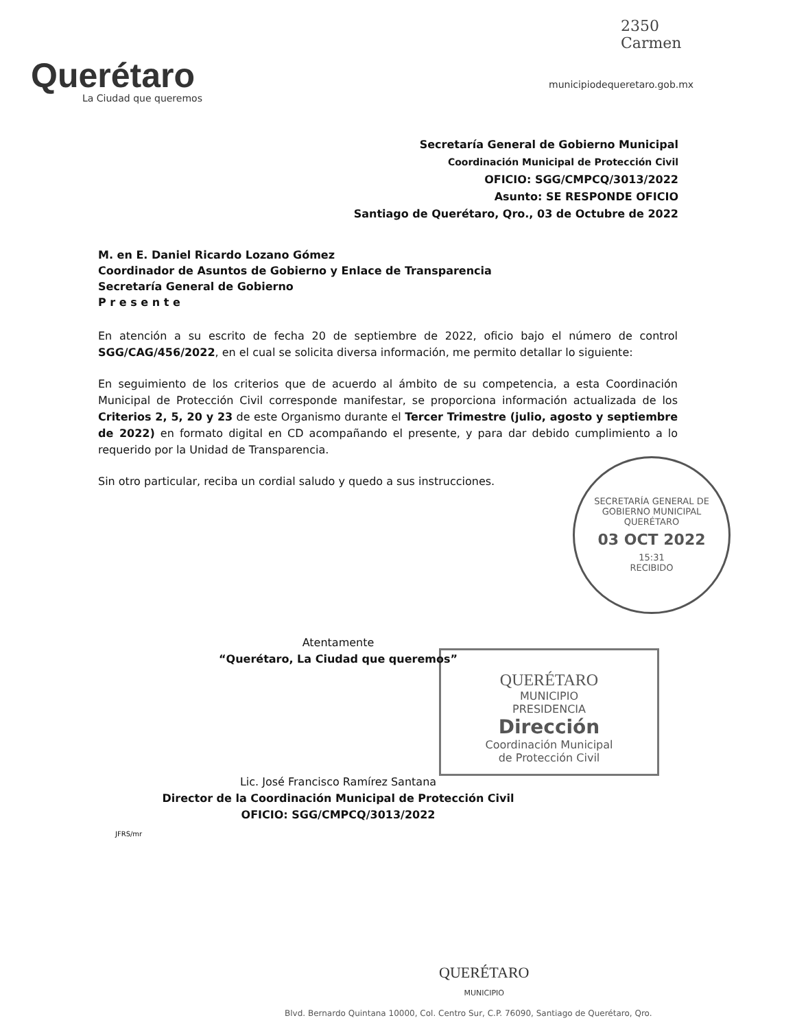2350
Carmen
Querétaro
La Ciudad que queremos
municipiodequeretaro.gob.mx
Secretaría General de Gobierno Municipal
Coordinación Municipal de Protección Civil
OFICIO: SGG/CMPCQ/3013/2022
Asunto: SE RESPONDE OFICIO
Santiago de Querétaro, Qro., 03 de Octubre de 2022
M. en E. Daniel Ricardo Lozano Gómez
Coordinador de Asuntos de Gobierno y Enlace de Transparencia
Secretaría General de Gobierno
P r e s e n t e
En atención a su escrito de fecha 20 de septiembre de 2022, oficio bajo el número de control SGG/CAG/456/2022, en el cual se solicita diversa información, me permito detallar lo siguiente:
En seguimiento de los criterios que de acuerdo al ámbito de su competencia, a esta Coordinación Municipal de Protección Civil corresponde manifestar, se proporciona información actualizada de los Criterios 2, 5, 20 y 23 de este Organismo durante el Tercer Trimestre (julio, agosto y septiembre de 2022) en formato digital en CD acompañando el presente, y para dar debido cumplimiento a lo requerido por la Unidad de Transparencia.
Sin otro particular, reciba un cordial saludo y quedo a sus instrucciones.
SECRETARÍA GENERAL DE GOBIERNO MUNICIPAL
QUERÉTARO
03 OCT 2022
15:31
RECIBIDO
QUERÉTARO
MUNICIPIO
PRESIDENCIA
Dirección
Coordinación Municipal
de Protección Civil
Atentamente
“Querétaro, La Ciudad que queremos”
Lic. José Francisco Ramírez Santana
Director de la Coordinación Municipal de Protección Civil
OFICIO: SGG/CMPCQ/3013/2022
JFRS/mr
QUERÉTARO
MUNICIPIO
Blvd. Bernardo Quintana 10000, Col. Centro Sur, C.P. 76090, Santiago de Querétaro, Qro.